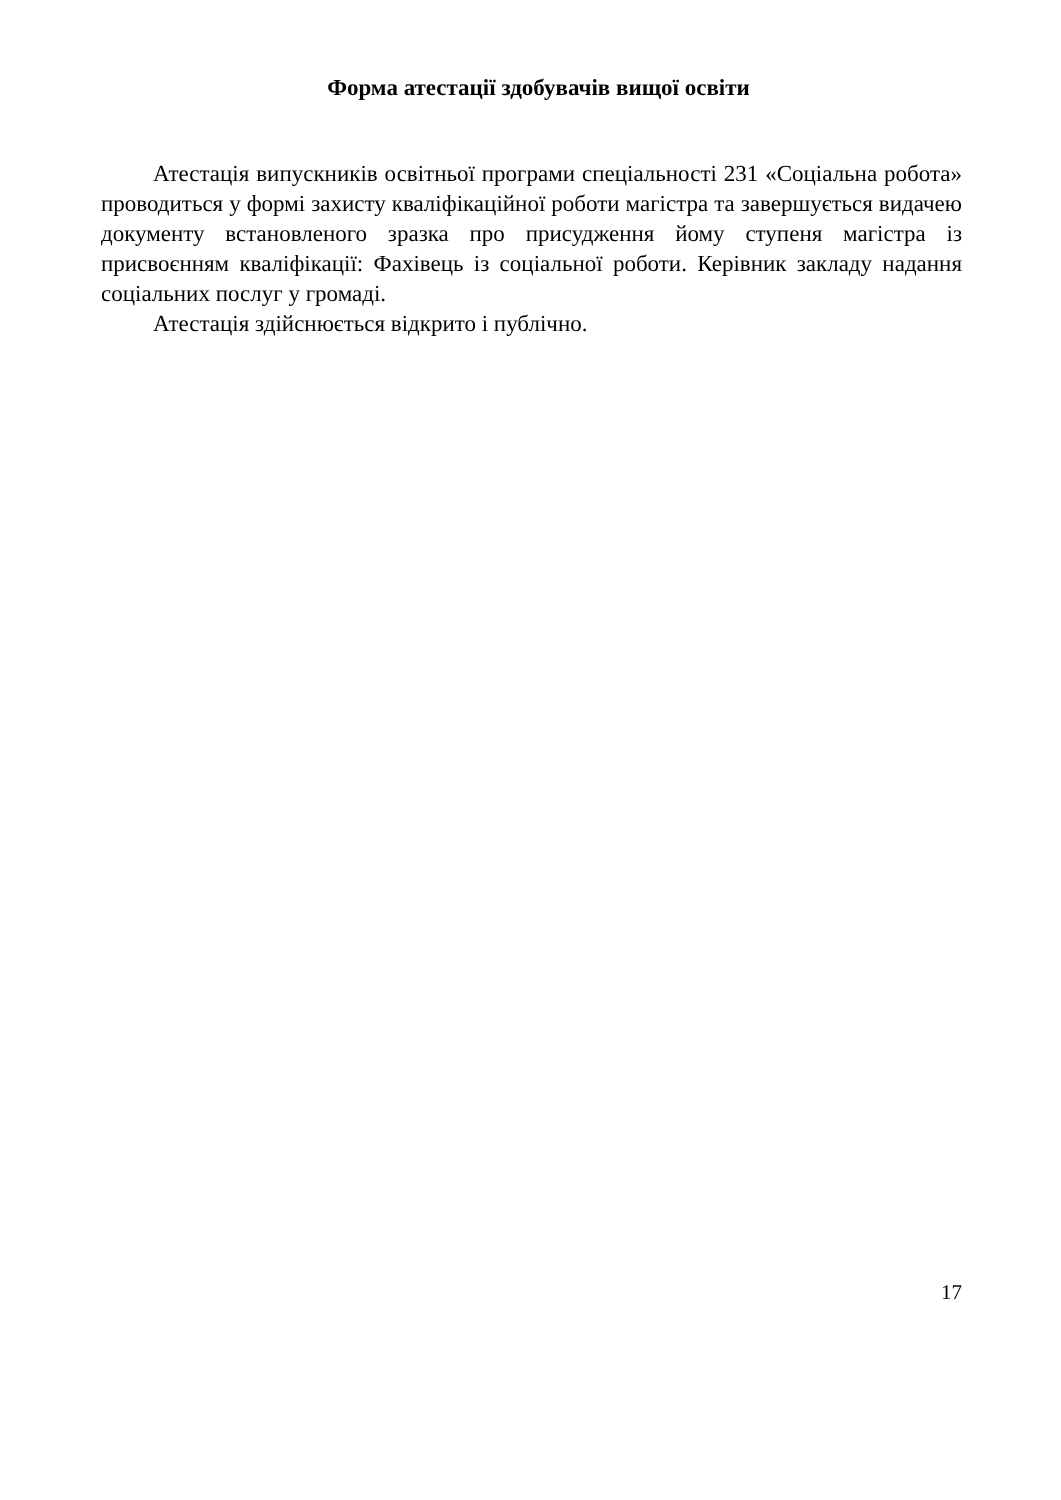Форма атестації здобувачів вищої освіти
Атестація випускників освітньої програми спеціальності 231 «Соціальна робота» проводиться у формі захисту кваліфікаційної роботи магістра та завершується видачею документу встановленого зразка про присудження йому ступеня магістра із присвоєнням кваліфікації: Фахівець із соціальної роботи. Керівник закладу надання соціальних послуг у громаді.
Атестація здійснюється відкрито і публічно.
17